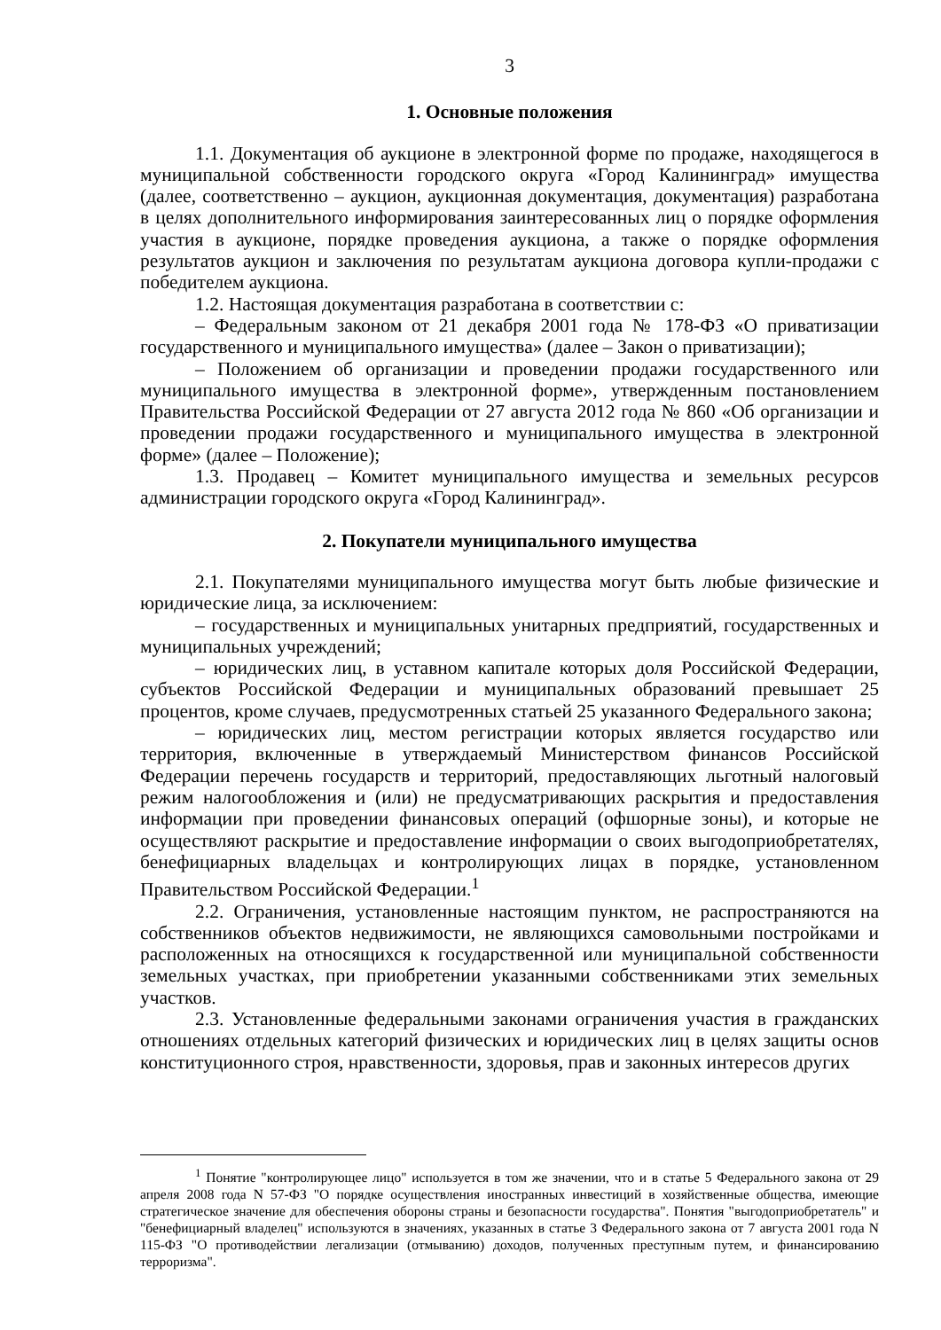3
1. Основные положения
1.1. Документация об аукционе в электронной форме по продаже, находящегося в муниципальной собственности городского округа «Город Калининград» имущества (далее, соответственно – аукцион, аукционная документация, документация) разработана в целях дополнительного информирования заинтересованных лиц о порядке оформления участия в аукционе, порядке проведения аукциона, а также о порядке оформления результатов аукцион и заключения по результатам аукциона договора купли-продажи с победителем аукциона.
1.2. Настоящая документация разработана в соответствии с:
– Федеральным законом от 21 декабря 2001 года № 178-ФЗ «О приватизации государственного и муниципального имущества» (далее – Закон о приватизации);
– Положением об организации и проведении продажи государственного или муниципального имущества в электронной форме», утвержденным постановлением Правительства Российской Федерации от 27 августа 2012 года № 860 «Об организации и проведении продажи государственного и муниципального имущества в электронной форме» (далее – Положение);
1.3. Продавец – Комитет муниципального имущества и земельных ресурсов администрации городского округа «Город Калининград».
2. Покупатели муниципального имущества
2.1. Покупателями муниципального имущества могут быть любые физические и юридические лица, за исключением:
– государственных и муниципальных унитарных предприятий, государственных и муниципальных учреждений;
– юридических лиц, в уставном капитале которых доля Российской Федерации, субъектов Российской Федерации и муниципальных образований превышает 25 процентов, кроме случаев, предусмотренных статьей 25 указанного Федерального закона;
– юридических лиц, местом регистрации которых является государство или территория, включенные в утверждаемый Министерством финансов Российской Федерации перечень государств и территорий, предоставляющих льготный налоговый режим налогообложения и (или) не предусматривающих раскрытия и предоставления информации при проведении финансовых операций (офшорные зоны), и которые не осуществляют раскрытие и предоставление информации о своих выгодоприобретателях, бенефициарных владельцах и контролирующих лицах в порядке, установленном Правительством Российской Федерации.<sup>1</sup>
2.2. Ограничения, установленные настоящим пунктом, не распространяются на собственников объектов недвижимости, не являющихся самовольными постройками и расположенных на относящихся к государственной или муниципальной собственности земельных участках, при приобретении указанными собственниками этих земельных участков.
2.3. Установленные федеральными законами ограничения участия в гражданских отношениях отдельных категорий физических и юридических лиц в целях защиты основ конституционного строя, нравственности, здоровья, прав и законных интересов других
<sup>1</sup> Понятие "контролирующее лицо" используется в том же значении, что и в статье 5 Федерального закона от 29 апреля 2008 года N 57-ФЗ "О порядке осуществления иностранных инвестиций в хозяйственные общества, имеющие стратегическое значение для обеспечения обороны страны и безопасности государства". Понятия "выгодоприобретатель" и "бенефициарный владелец" используются в значениях, указанных в статье 3 Федерального закона от 7 августа 2001 года N 115-ФЗ "О противодействии легализации (отмыванию) доходов, полученных преступным путем, и финансированию терроризма".